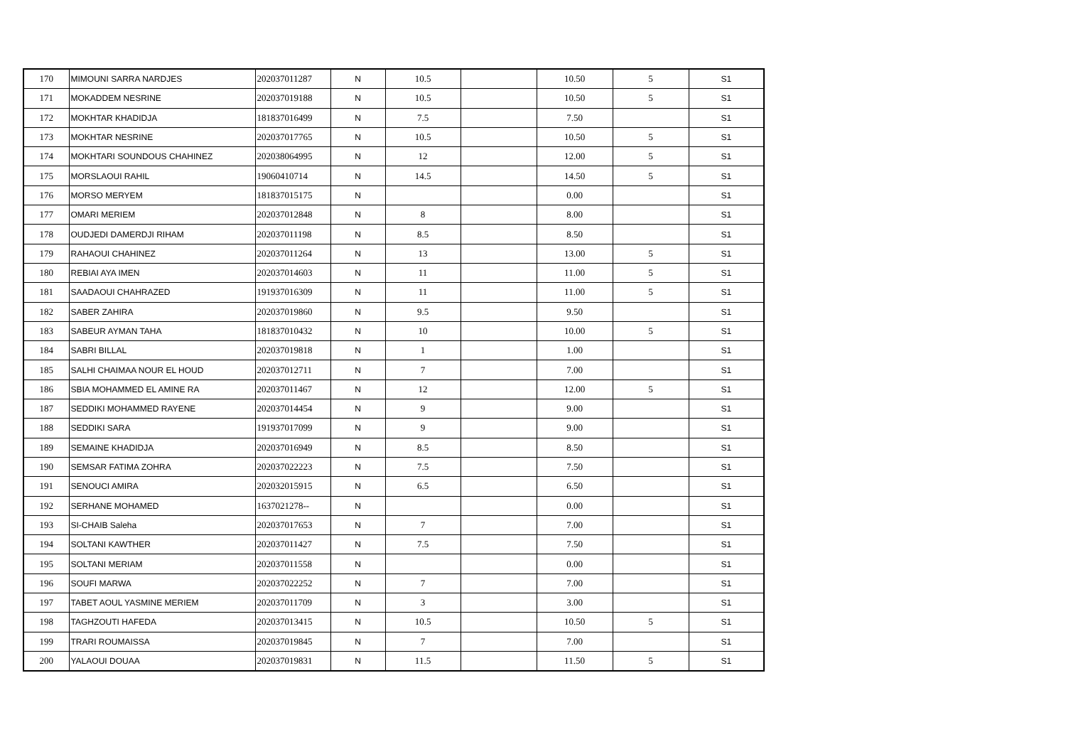| 170 | MIMOUNI SARRA NARDJES | 202037011287 | N | 10.5 | | 10.50 | 5 | S1 |
| 171 | MOKADDEM NESRINE | 202037019188 | N | 10.5 | | 10.50 | 5 | S1 |
| 172 | MOKHTAR KHADIDJA | 181837016499 | N | 7.5 | | 7.50 | | S1 |
| 173 | MOKHTAR NESRINE | 202037017765 | N | 10.5 | | 10.50 | 5 | S1 |
| 174 | MOKHTARI SOUNDOUS CHAHINEZ | 202038064995 | N | 12 | | 12.00 | 5 | S1 |
| 175 | MORSLAOUI RAHIL | 19060410714 | N | 14.5 | | 14.50 | 5 | S1 |
| 176 | MORSO MERYEM | 181837015175 | N | | | 0.00 | | S1 |
| 177 | OMARI MERIEM | 202037012848 | N | 8 | | 8.00 | | S1 |
| 178 | OUDJEDI DAMERDJI RIHAM | 202037011198 | N | 8.5 | | 8.50 | | S1 |
| 179 | RAHAOUI CHAHINEZ | 202037011264 | N | 13 | | 13.00 | 5 | S1 |
| 180 | REBIAI AYA IMEN | 202037014603 | N | 11 | | 11.00 | 5 | S1 |
| 181 | SAADAOUI CHAHRAZED | 191937016309 | N | 11 | | 11.00 | 5 | S1 |
| 182 | SABER ZAHIRA | 202037019860 | N | 9.5 | | 9.50 | | S1 |
| 183 | SABEUR AYMAN TAHA | 181837010432 | N | 10 | | 10.00 | 5 | S1 |
| 184 | SABRI BILLAL | 202037019818 | N | 1 | | 1.00 | | S1 |
| 185 | SALHI CHAIMAA NOUR EL HOUD | 202037012711 | N | 7 | | 7.00 | | S1 |
| 186 | SBIA MOHAMMED EL AMINE RA | 202037011467 | N | 12 | | 12.00 | 5 | S1 |
| 187 | SEDDIKI MOHAMMED RAYENE | 202037014454 | N | 9 | | 9.00 | | S1 |
| 188 | SEDDIKI SARA | 191937017099 | N | 9 | | 9.00 | | S1 |
| 189 | SEMAINE KHADIDJA | 202037016949 | N | 8.5 | | 8.50 | | S1 |
| 190 | SEMSAR FATIMA ZOHRA | 202037022223 | N | 7.5 | | 7.50 | | S1 |
| 191 | SENOUCI AMIRA | 202032015915 | N | 6.5 | | 6.50 | | S1 |
| 192 | SERHANE MOHAMED | 1637021278-- | N | | | 0.00 | | S1 |
| 193 | SI-CHAIB Saleha | 202037017653 | N | 7 | | 7.00 | | S1 |
| 194 | SOLTANI KAWTHER | 202037011427 | N | 7.5 | | 7.50 | | S1 |
| 195 | SOLTANI MERIAM | 202037011558 | N | | | 0.00 | | S1 |
| 196 | SOUFI MARWA | 202037022252 | N | 7 | | 7.00 | | S1 |
| 197 | TABET AOUL YASMINE MERIEM | 202037011709 | N | 3 | | 3.00 | | S1 |
| 198 | TAGHZOUTI HAFEDA | 202037013415 | N | 10.5 | | 10.50 | 5 | S1 |
| 199 | TRARI ROUMAISSA | 202037019845 | N | 7 | | 7.00 | | S1 |
| 200 | YALAOUI DOUAA | 202037019831 | N | 11.5 | | 11.50 | 5 | S1 |